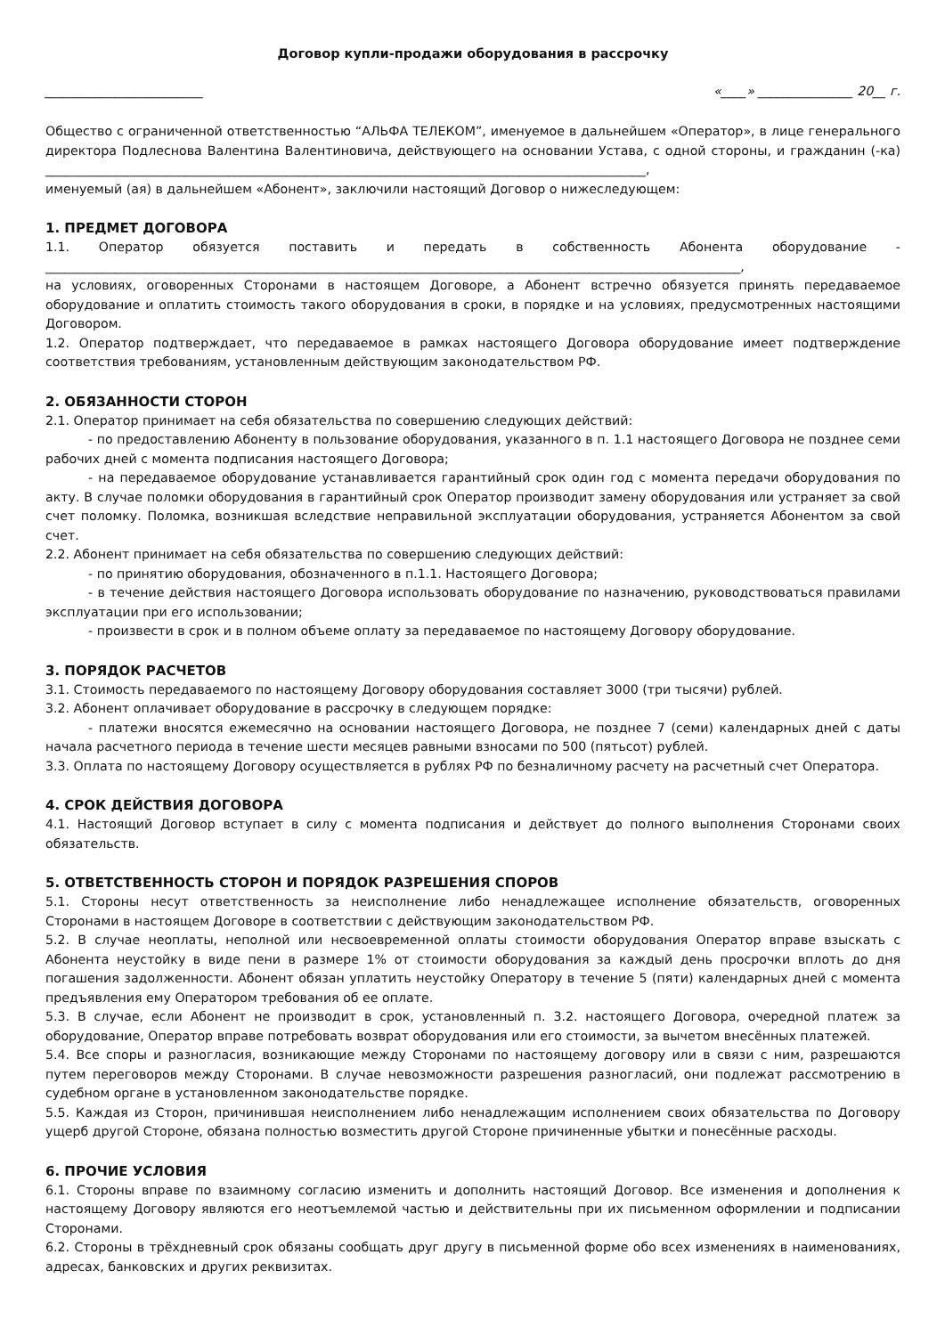Договор купли-продажи оборудования в рассрочку
_________________________ «____» _______________ 20__ г.
Общество с ограниченной ответственностью “АЛЬФА ТЕЛЕКОМ”, именуемое в дальнейшем «Оператор», в лице генерального директора Подлеснова Валентина Валентиновича, действующего на основании Устава, с одной стороны, и гражданин (-ка) _______________________________________________________________________________________________,
именуемый (ая) в дальнейшем «Абонент», заключили настоящий Договор о нижеследующем:
1. ПРЕДМЕТ ДОГОВОРА
1.1. Оператор обязуется поставить и передать в собственность Абонента оборудование - ______________________________________________________________________________________________________________,
на условиях, оговоренных Сторонами в настоящем Договоре, а Абонент встречно обязуется принять передаваемое оборудование и оплатить стоимость такого оборудования в сроки, в порядке и на условиях, предусмотренных настоящими Договором.
1.2. Оператор подтверждает, что передаваемое в рамках настоящего Договора оборудование имеет подтверждение соответствия требованиям, установленным действующим законодательством РФ.
2. ОБЯЗАННОСТИ СТОРОН
2.1. Оператор принимает на себя обязательства по совершению следующих действий:
- по предоставлению Абоненту в пользование оборудования, указанного в п. 1.1 настоящего Договора не позднее семи рабочих дней с момента подписания настоящего Договора;
- на передаваемое оборудование устанавливается гарантийный срок один год с момента передачи оборудования по акту. В случае поломки оборудования в гарантийный срок Оператор производит замену оборудования или устраняет за свой счет поломку. Поломка, возникшая вследствие неправильной эксплуатации оборудования, устраняется Абонентом за свой счет.
2.2. Абонент принимает на себя обязательства по совершению следующих действий:
- по принятию оборудования, обозначенного в п.1.1. Настоящего Договора;
- в течение действия настоящего Договора использовать оборудование по назначению, руководствоваться правилами эксплуатации при его использовании;
- произвести в срок и в полном объеме оплату за передаваемое по настоящему Договору оборудование.
3. ПОРЯДОК РАСЧЕТОВ
3.1. Стоимость передаваемого по настоящему Договору оборудования составляет 3000 (три тысячи) рублей.
3.2. Абонент оплачивает оборудование в рассрочку в следующем порядке:
- платежи вносятся ежемесячно на основании настоящего Договора, не позднее 7 (семи) календарных дней с даты начала расчетного периода в течение шести месяцев равными взносами по 500 (пятьсот) рублей.
3.3. Оплата по настоящему Договору осуществляется в рублях РФ по безналичному расчету на расчетный счет Оператора.
4. СРОК ДЕЙСТВИЯ ДОГОВОРА
4.1. Настоящий Договор вступает в силу с момента подписания и действует до полного выполнения Сторонами своих обязательств.
5. ОТВЕТСТВЕННОСТЬ СТОРОН И ПОРЯДОК РАЗРЕШЕНИЯ СПОРОВ
5.1. Стороны несут ответственность за неисполнение либо ненадлежащее исполнение обязательств, оговоренных Сторонами в настоящем Договоре в соответствии с действующим законодательством РФ.
5.2. В случае неоплаты, неполной или несвоевременной оплаты стоимости оборудования Оператор вправе взыскать с Абонента неустойку в виде пени в размере 1% от стоимости оборудования за каждый день просрочки вплоть до дня погашения задолженности. Абонент обязан уплатить неустойку Оператору в течение 5 (пяти) календарных дней с момента предъявления ему Оператором требования об ее оплате.
5.3. В случае, если Абонент не производит в срок, установленный п. 3.2. настоящего Договора, очередной платеж за оборудование, Оператор вправе потребовать возврат оборудования или его стоимости, за вычетом внесённых платежей.
5.4. Все споры и разногласия, возникающие между Сторонами по настоящему договору или в связи с ним, разрешаются путем переговоров между Сторонами. В случае невозможности разрешения разногласий, они подлежат рассмотрению в судебном органе в установленном законодательстве порядке.
5.5. Каждая из Сторон, причинившая неисполнением либо ненадлежащим исполнением своих обязательства по Договору ущерб другой Стороне, обязана полностью возместить другой Стороне причиненные убытки и понесённые расходы.
6. ПРОЧИЕ УСЛОВИЯ
6.1. Стороны вправе по взаимному согласию изменить и дополнить настоящий Договор. Все изменения и дополнения к настоящему Договору являются его неотъемлемой частью и действительны при их письменном оформлении и подписании Сторонами.
6.2. Стороны в трёхдневный срок обязаны сообщать друг другу в письменной форме обо всех изменениях в наименованиях, адресах, банковских и других реквизитах.